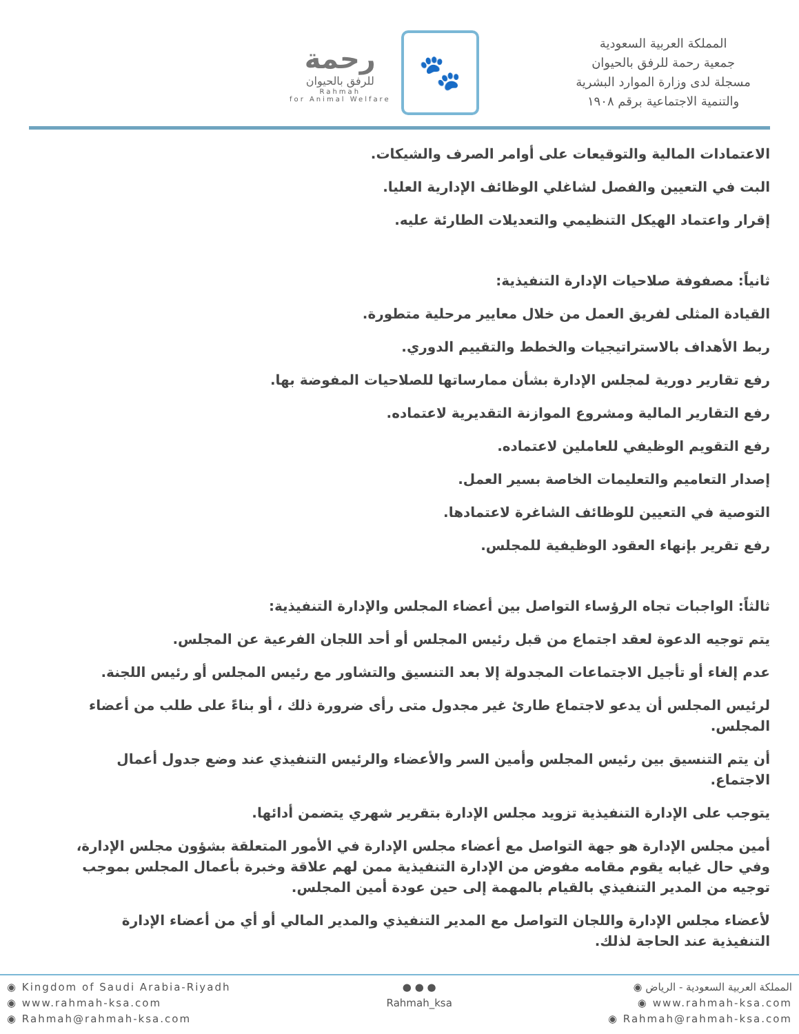رحمة
للرفق بالحيوان
Rahmah
for Animal Welfare
🐾
المملكة العربية السعودية
جمعية رحمة للرفق بالحيوان
مسجلة لدى وزارة الموارد البشرية
والتنمية الاجتماعية برقم ١٩٠٨
الاعتمادات المالية والتوقيعات على أوامر الصرف والشيكات.
البت في التعيين والفصل لشاغلي الوظائف الإدارية العليا.
إقرار واعتماد الهيكل التنظيمي والتعديلات الطارئة عليه.
ثانياً: مصفوفة صلاحيات الإدارة التنفيذية:
القيادة المثلى لفريق العمل من خلال معايير مرحلية متطورة.
ربط الأهداف بالاستراتيجيات والخطط والتقييم الدوري.
رفع تقارير دورية لمجلس الإدارة بشأن ممارساتها للصلاحيات المفوضة بها.
رفع التقارير المالية ومشروع الموازنة التقديرية لاعتماده.
رفع التقويم الوظيفي للعاملين لاعتماده.
إصدار التعاميم والتعليمات الخاصة بسير العمل.
التوصية في التعيين للوظائف الشاغرة لاعتمادها.
رفع تقرير بإنهاء العقود الوظيفية للمجلس.
ثالثاً: الواجبات تجاه الرؤساء التواصل بين أعضاء المجلس والإدارة التنفيذية:
يتم توجيه الدعوة لعقد اجتماع من قبل رئيس المجلس أو أحد اللجان الفرعية عن المجلس.
عدم إلغاء أو تأجيل الاجتماعات المجدولة إلا بعد التنسيق والتشاور مع رئيس المجلس أو رئيس اللجنة.
لرئيس المجلس أن يدعو لاجتماع طارئ غير مجدول متى رأى ضرورة ذلك ، أو بناءً على طلب من أعضاء المجلس.
أن يتم التنسيق بين رئيس المجلس وأمين السر والأعضاء والرئيس التنفيذي عند وضع جدول أعمال الاجتماع.
يتوجب على الإدارة التنفيذية تزويد مجلس الإدارة بتقرير شهري يتضمن أدائها.
أمين مجلس الإدارة هو جهة التواصل مع أعضاء مجلس الإدارة في الأمور المتعلقة بشؤون مجلس الإدارة، وفي حال غيابه يقوم مقامه مفوض من الإدارة التنفيذية ممن لهم علاقة وخبرة بأعمال المجلس بموجب توجيه من المدير التنفيذي بالقيام بالمهمة إلى حين عودة أمين المجلس.
لأعضاء مجلس الإدارة واللجان التواصل مع المدير التنفيذي والمدير المالي أو أي من أعضاء الإدارة التنفيذية عند الحاجة لذلك.
◉ Kingdom of Saudi Arabia-Riyadh
◉ www.rahmah-ksa.com
◉ Rahmah@rahmah-ksa.com
● ● ●
Rahmah_ksa
المملكة العربية السعودية - الرياض ◉
www.rahmah-ksa.com ◉
Rahmah@rahmah-ksa.com ◉